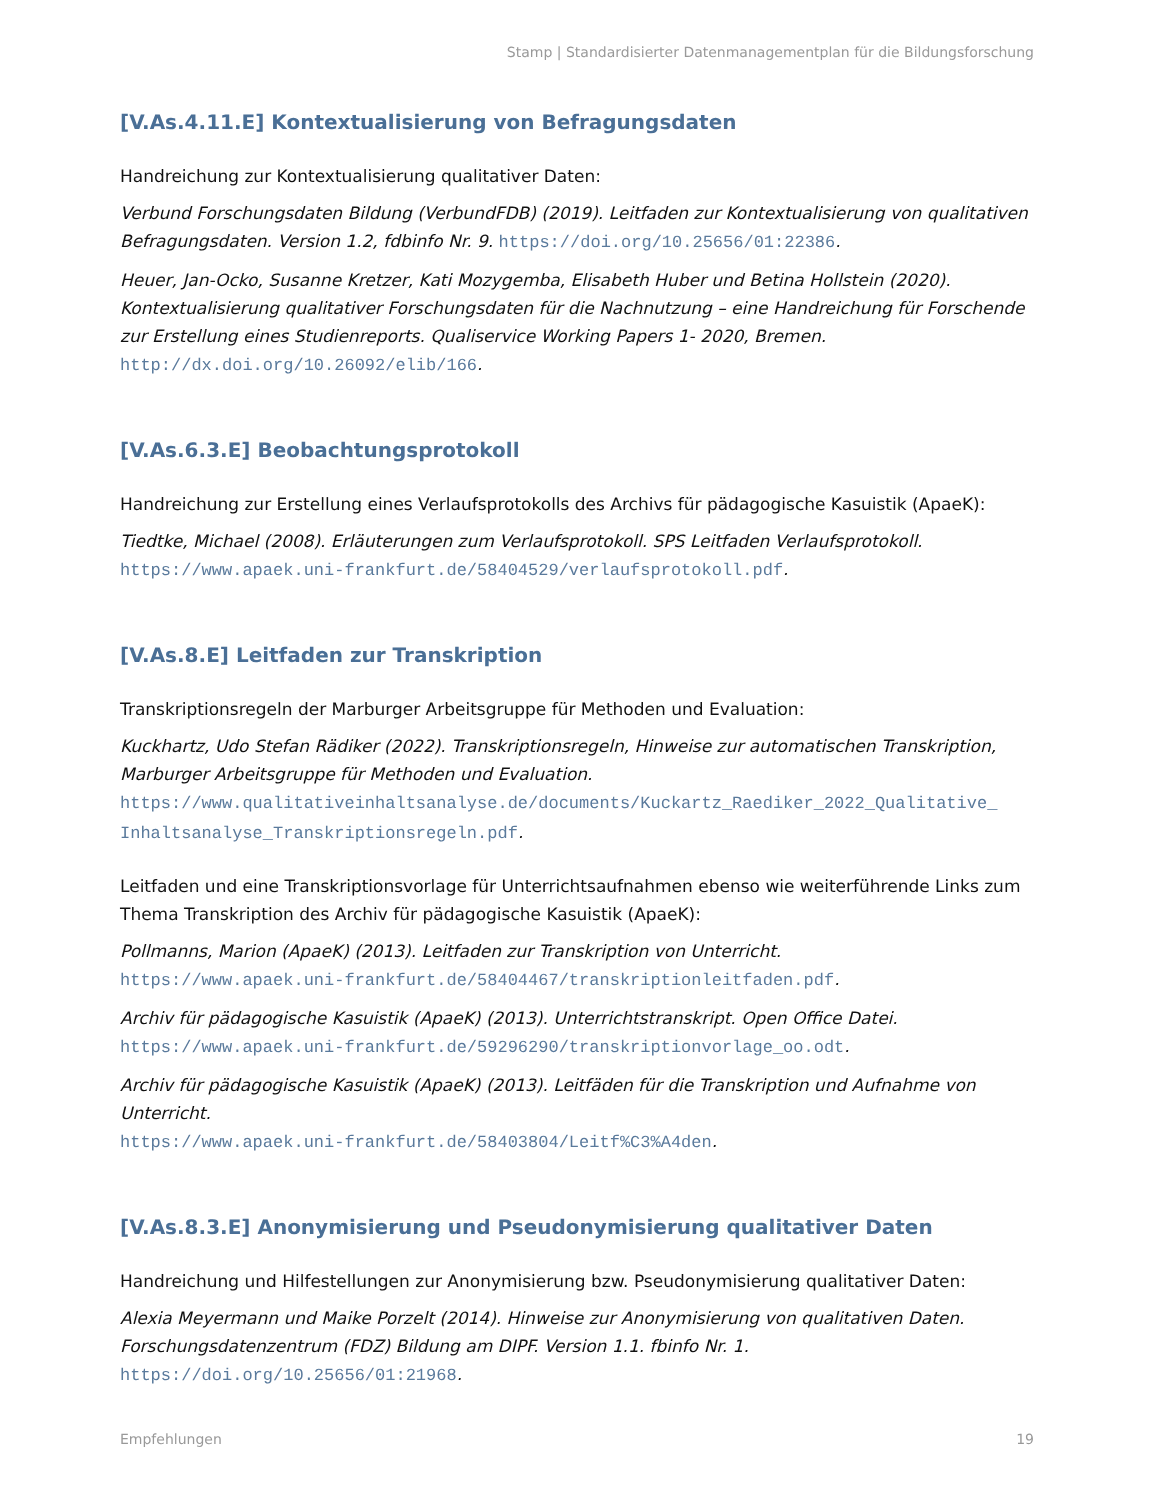Stamp | Standardisierter Datenmanagementplan für die Bildungsforschung
[V.As.4.11.E] Kontextualisierung von Befragungsdaten
Handreichung zur Kontextualisierung qualitativer Daten:
Verbund Forschungsdaten Bildung (VerbundFDB) (2019). Leitfaden zur Kontextualisierung von qualitativen Befragungsdaten. Version 1.2, fdbinfo Nr. 9. https://doi.org/10.25656/01:22386.
Heuer, Jan-Ocko, Susanne Kretzer, Kati Mozygemba, Elisabeth Huber und Betina Hollstein (2020). Kontextualisierung qualitativer Forschungsdaten für die Nachnutzung – eine Handreichung für Forschende zur Erstellung eines Studienreports. Qualiservice Working Papers 1- 2020, Bremen.
http://dx.doi.org/10.26092/elib/166.
[V.As.6.3.E] Beobachtungsprotokoll
Handreichung zur Erstellung eines Verlaufsprotokolls des Archivs für pädagogische Kasuistik (ApaeK):
Tiedtke, Michael (2008). Erläuterungen zum Verlaufsprotokoll. SPS Leitfaden Verlaufsprotokoll.
https://www.apaek.uni-frankfurt.de/58404529/verlaufsprotokoll.pdf.
[V.As.8.E] Leitfaden zur Transkription
Transkriptionsregeln der Marburger Arbeitsgruppe für Methoden und Evaluation:
Kuckhartz, Udo Stefan Rädiker (2022). Transkriptionsregeln, Hinweise zur automatischen Transkription, Marburger Arbeitsgruppe für Methoden und Evaluation.
https://www.qualitativeinhaltsanalyse.de/documents/Kuckartz_Raediker_2022_Qualitative_ Inhaltsanalyse_Transkriptionsregeln.pdf.
Leitfaden und eine Transkriptionsvorlage für Unterrichtsaufnahmen ebenso wie weiterführende Links zum Thema Transkription des Archiv für pädagogische Kasuistik (ApaeK):
Pollmanns, Marion (ApaeK) (2013). Leitfaden zur Transkription von Unterricht.
https://www.apaek.uni-frankfurt.de/58404467/transkriptionleitfaden.pdf.
Archiv für pädagogische Kasuistik (ApaeK) (2013). Unterrichtstranskript. Open Office Datei.
https://www.apaek.uni-frankfurt.de/59296290/transkriptionvorlage_oo.odt.
Archiv für pädagogische Kasuistik (ApaeK) (2013). Leitfäden für die Transkription und Aufnahme von Unterricht.
https://www.apaek.uni-frankfurt.de/58403804/Leitf%C3%A4den.
[V.As.8.3.E] Anonymisierung und Pseudonymisierung qualitativer Daten
Handreichung und Hilfestellungen zur Anonymisierung bzw. Pseudonymisierung qualitativer Daten:
Alexia Meyermann und Maike Porzelt (2014). Hinweise zur Anonymisierung von qualitativen Daten. Forschungsdatenzentrum (FDZ) Bildung am DIPF. Version 1.1. fbinfo Nr. 1.
https://doi.org/10.25656/01:21968.
Empfehlungen 19